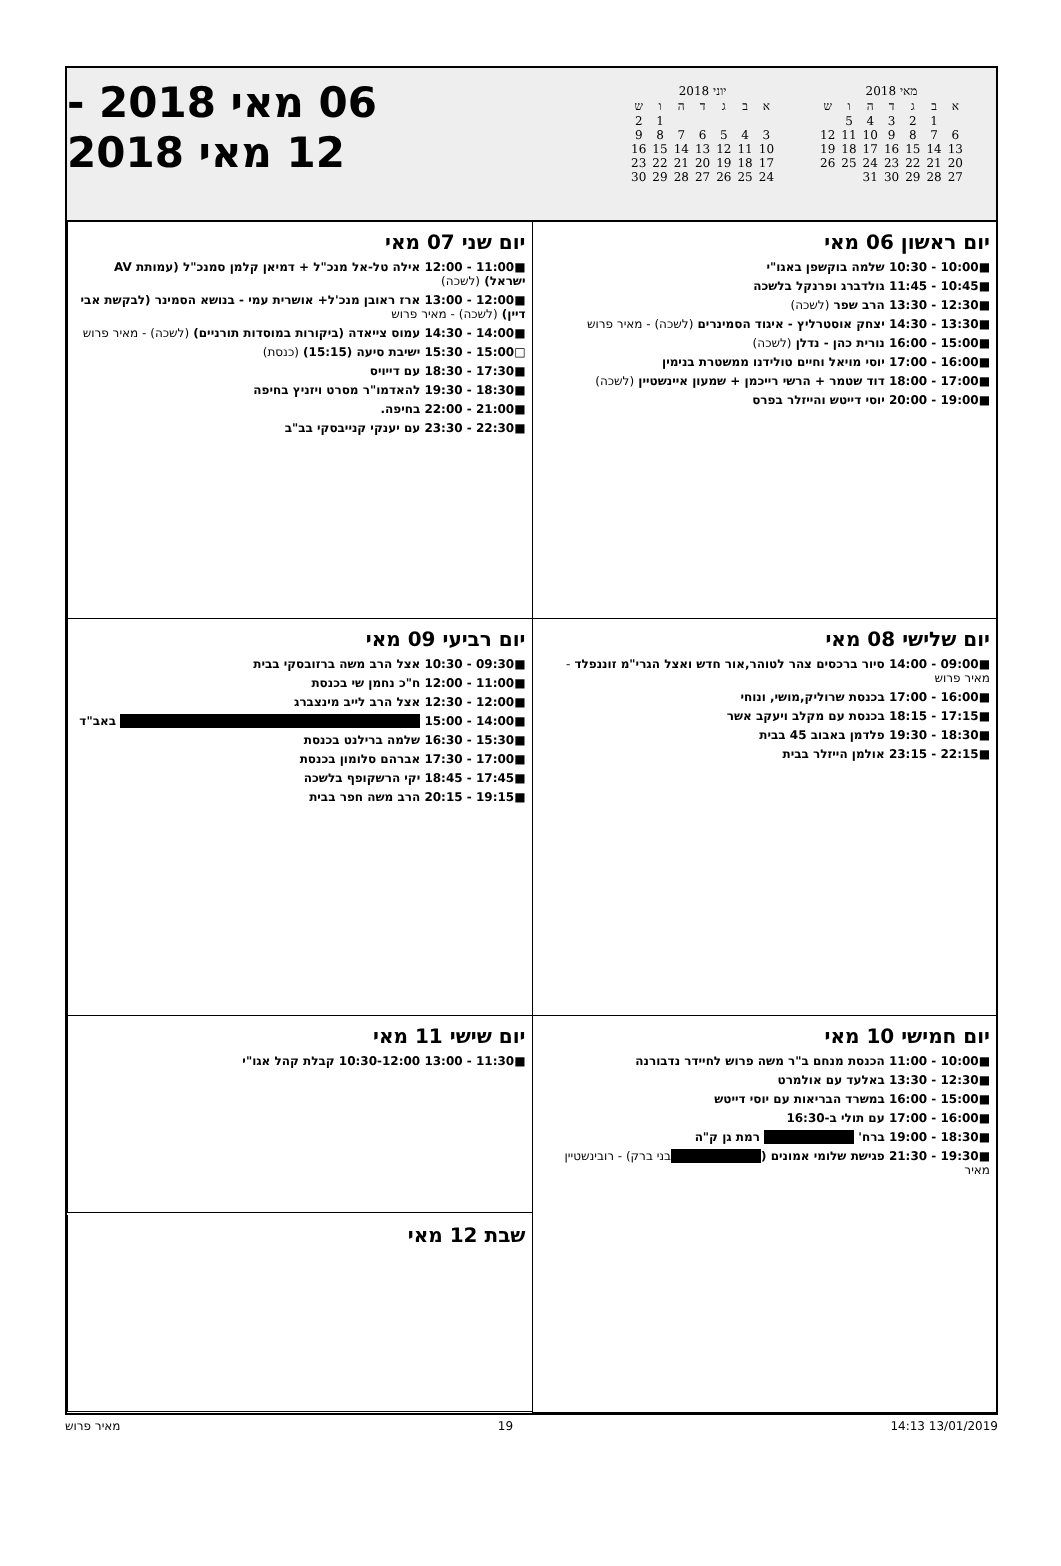מאי 2018
| א | ב | ג | ד | ה | ו | ש |
| --- | --- | --- | --- | --- | --- | --- |
| | 1 | 2 | 3 | 4 | 5 | |
| 6 | 7 | 8 | 9 | 10 | 11 | 12 |
| 13 | 14 | 15 | 16 | 17 | 18 | 19 |
| 20 | 21 | 22 | 23 | 24 | 25 | 26 |
| 27 | 28 | 29 | 30 | 31 | | |
יוני 2018
| א | ב | ג | ד | ה | ו | ש |
| --- | --- | --- | --- | --- | --- | --- |
| | | | | | 1 | 2 |
| 3 | 4 | 5 | 6 | 7 | 8 | 9 |
| 10 | 11 | 12 | 13 | 14 | 15 | 16 |
| 17 | 18 | 19 | 20 | 21 | 22 | 23 |
| 24 | 25 | 26 | 27 | 28 | 29 | 30 |
06 מאי 2018 -
12 מאי 2018
יום ראשון 06 מאי
■10:00 - 10:30 שלמה בוקשפן באגו"י
■10:45 - 11:45 גולדברג ופרנקל בלשכה
■12:30 - 13:30 הרב שפר (לשכה)
■13:30 - 14:30 יצחק אוסטרליץ - איגוד הסמינרים (לשכה) - מאיר פרוש
■15:00 - 16:00 נורית כהן - נדלן (לשכה)
■16:00 - 17:00 יוסי מויאל וחיים טולידנו ממשטרת בנימין
■17:00 - 18:00 דוד שטמר + הרשי רייכמן + שמעון איינשטיין (לשכה)
■19:00 - 20:00 יוסי דייטש והייזלר בפרס
יום שני 07 מאי
■11:00 - 12:00 אילה טל-אל מנכ"ל + דמיאן קלמן סמנכ"ל (עמותת AV ישראל) (לשכה)
■12:00 - 13:00 ארז ראובן מנכ'ל+ אושרית עמי - בנושא הסמינר (לבקשת אבי דיין) (לשכה) - מאיר פרוש
■14:00 - 14:30 עמוס צייאדה (ביקורות במוסדות תורניים) (לשכה) - מאיר פרוש
□15:00 - 15:30 ישיבת סיעה (15:15) (כנסת)
■17:30 - 18:30 עם דייויס
■18:30 - 19:30 להאדמו"ר מסרט ויזניץ בחיפה
■21:00 - 22:00 בחיפה.
■22:30 - 23:30 עם יענקי קנייבסקי בב"ב
יום שלישי 08 מאי
■09:00 - 14:00 סיור ברכסים צהר לטוהר,אור חדש ואצל הגרי"מ זוננפלד - מאיר פרוש
■16:00 - 17:00 בכנסת שרוליק,מושי, ונוחי
■17:15 - 18:15 בכנסת עם מקלב ויעקב אשר
■18:30 - 19:30 פלדמן באבוב 45 בבית
■22:15 - 23:15 אולמן הייזלר בבית
יום רביעי 09 מאי
■09:30 - 10:30 אצל הרב משה ברזובסקי בבית
■11:00 - 12:00 ח"כ נחמן שי בכנסת
■12:00 - 12:30 אצל הרב לייב מינצברג
■14:00 - 15:00 באב"ד
■15:30 - 16:30 שלמה ברילנט בכנסת
■17:00 - 17:30 אברהם סלומון בכנסת
■17:45 - 18:45 יקי הרשקופף בלשכה
■19:15 - 20:15 הרב משה חפר בבית
יום חמישי 10 מאי
■10:00 - 11:00 הכנסת מנחם ב"ר משה פרוש לחיידר נדבורנה
■12:30 - 13:30 באלעד עם אולמרט
■15:00 - 16:00 במשרד הבריאות עם יוסי דייטש
■16:00 - 17:00 עם תולי ב-16:30
■18:30 - 19:00 ברח' רמת גן ק"ה
■19:30 - 21:30 פגישת שלומי אמונים ( בני ברק) - רובינשטיין מאיר
יום שישי 11 מאי
■11:30 - 13:00 10:30-12:00 קבלת קהל אגו"י
שבת 12 מאי
13/01/2019 14:13 19 מאיר פרוש